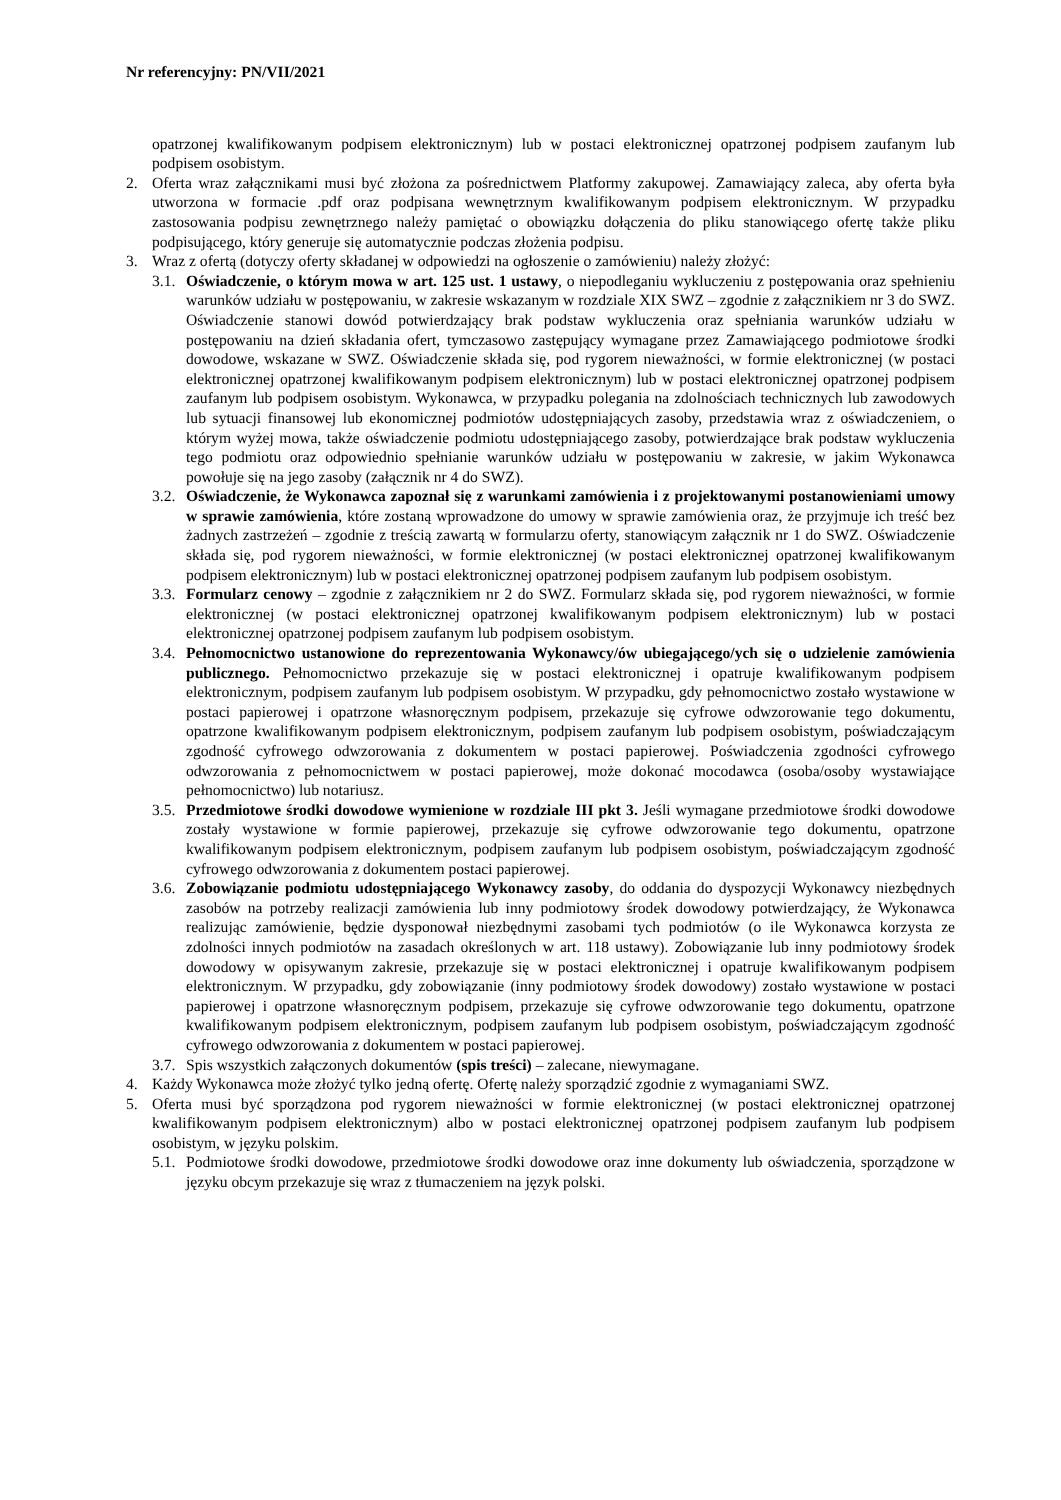Nr referencyjny: PN/VII/2021
opatrzonej kwalifikowanym podpisem elektronicznym) lub w postaci elektronicznej opatrzonej podpisem zaufanym lub podpisem osobistym.
2. Oferta wraz załącznikami musi być złożona za pośrednictwem Platformy zakupowej. Zamawiający zaleca, aby oferta była utworzona w formacie .pdf oraz podpisana wewnętrznym kwalifikowanym podpisem elektronicznym. W przypadku zastosowania podpisu zewnętrznego należy pamiętać o obowiązku dołączenia do pliku stanowiącego ofertę także pliku podpisującego, który generuje się automatycznie podczas złożenia podpisu.
3. Wraz z ofertą (dotyczy oferty składanej w odpowiedzi na ogłoszenie o zamówieniu) należy złożyć:
3.1.
Oświadczenie, o którym mowa w art. 125 ust. 1 ustawy, o niepodleganiu wykluczeniu z postępowania oraz spełnieniu warunków udziału w postępowaniu, w zakresie wskazanym w rozdziale XIX SWZ – zgodnie z załącznikiem nr 3 do SWZ. Oświadczenie stanowi dowód potwierdzający brak podstaw wykluczenia oraz spełniania warunków udziału w postępowaniu na dzień składania ofert, tymczasowo zastępujący wymagane przez Zamawiającego podmiotowe środki dowodowe, wskazane w SWZ. Oświadczenie składa się, pod rygorem nieważności, w formie elektronicznej (w postaci elektronicznej opatrzonej kwalifikowanym podpisem elektronicznym) lub w postaci elektronicznej opatrzonej podpisem zaufanym lub podpisem osobistym. Wykonawca, w przypadku polegania na zdolnościach technicznych lub zawodowych lub sytuacji finansowej lub ekonomicznej podmiotów udostępniających zasoby, przedstawia wraz z oświadczeniem, o którym wyżej mowa, także oświadczenie podmiotu udostępniającego zasoby, potwierdzające brak podstaw wykluczenia tego podmiotu oraz odpowiednio spełnianie warunków udziału w postępowaniu w zakresie, w jakim Wykonawca powołuje się na jego zasoby (załącznik nr 4 do SWZ).
3.2.
Oświadczenie, że Wykonawca zapoznał się z warunkami zamówienia i z projektowanymi postanowieniami umowy w sprawie zamówienia, które zostaną wprowadzone do umowy w sprawie zamówienia oraz, że przyjmuje ich treść bez żadnych zastrzeżeń – zgodnie z treścią zawartą w formularzu oferty, stanowiącym załącznik nr 1 do SWZ. Oświadczenie składa się, pod rygorem nieważności, w formie elektronicznej (w postaci elektronicznej opatrzonej kwalifikowanym podpisem elektronicznym) lub w postaci elektronicznej opatrzonej podpisem zaufanym lub podpisem osobistym.
3.3.
Formularz cenowy – zgodnie z załącznikiem nr 2 do SWZ. Formularz składa się, pod rygorem nieważności, w formie elektronicznej (w postaci elektronicznej opatrzonej kwalifikowanym podpisem elektronicznym) lub w postaci elektronicznej opatrzonej podpisem zaufanym lub podpisem osobistym.
3.4.
Pełnomocnictwo ustanowione do reprezentowania Wykonawcy/ów ubiegającego/ych się o udzielenie zamówienia publicznego. Pełnomocnictwo przekazuje się w postaci elektronicznej i opatruje kwalifikowanym podpisem elektronicznym, podpisem zaufanym lub podpisem osobistym. W przypadku, gdy pełnomocnictwo zostało wystawione w postaci papierowej i opatrzone własnoręcznym podpisem, przekazuje się cyfrowe odwzorowanie tego dokumentu, opatrzone kwalifikowanym podpisem elektronicznym, podpisem zaufanym lub podpisem osobistym, poświadczającym zgodność cyfrowego odwzorowania z dokumentem w postaci papierowej. Poświadczenia zgodności cyfrowego odwzorowania z pełnomocnictwem w postaci papierowej, może dokonać mocodawca (osoba/osoby wystawiające pełnomocnictwo) lub notariusz.
3.5.
Przedmiotowe środki dowodowe wymienione w rozdziale III pkt 3. Jeśli wymagane przedmiotowe środki dowodowe zostały wystawione w formie papierowej, przekazuje się cyfrowe odwzorowanie tego dokumentu, opatrzone kwalifikowanym podpisem elektronicznym, podpisem zaufanym lub podpisem osobistym, poświadczającym zgodność cyfrowego odwzorowania z dokumentem postaci papierowej.
3.6.
Zobowiązanie podmiotu udostępniającego Wykonawcy zasoby, do oddania do dyspozycji Wykonawcy niezbędnych zasobów na potrzeby realizacji zamówienia lub inny podmiotowy środek dowodowy potwierdzający, że Wykonawca realizując zamówienie, będzie dysponował niezbędnymi zasobami tych podmiotów (o ile Wykonawca korzysta ze zdolności innych podmiotów na zasadach określonych w art. 118 ustawy). Zobowiązanie lub inny podmiotowy środek dowodowy w opisywanym zakresie, przekazuje się w postaci elektronicznej i opatruje kwalifikowanym podpisem elektronicznym. W przypadku, gdy zobowiązanie (inny podmiotowy środek dowodowy) zostało wystawione w postaci papierowej i opatrzone własnoręcznym podpisem, przekazuje się cyfrowe odwzorowanie tego dokumentu, opatrzone kwalifikowanym podpisem elektronicznym, podpisem zaufanym lub podpisem osobistym, poświadczającym zgodność cyfrowego odwzorowania z dokumentem w postaci papierowej.
3.7.
Spis wszystkich załączonych dokumentów (spis treści) – zalecane, niewymagane.
4. Każdy Wykonawca może złożyć tylko jedną ofertę. Ofertę należy sporządzić zgodnie z wymaganiami SWZ.
5. Oferta musi być sporządzona pod rygorem nieważności w formie elektronicznej (w postaci elektronicznej opatrzonej kwalifikowanym podpisem elektronicznym) albo w postaci elektronicznej opatrzonej podpisem zaufanym lub podpisem osobistym, w języku polskim.
5.1.
Podmiotowe środki dowodowe, przedmiotowe środki dowodowe oraz inne dokumenty lub oświadczenia, sporządzone w języku obcym przekazuje się wraz z tłumaczeniem na język polski.